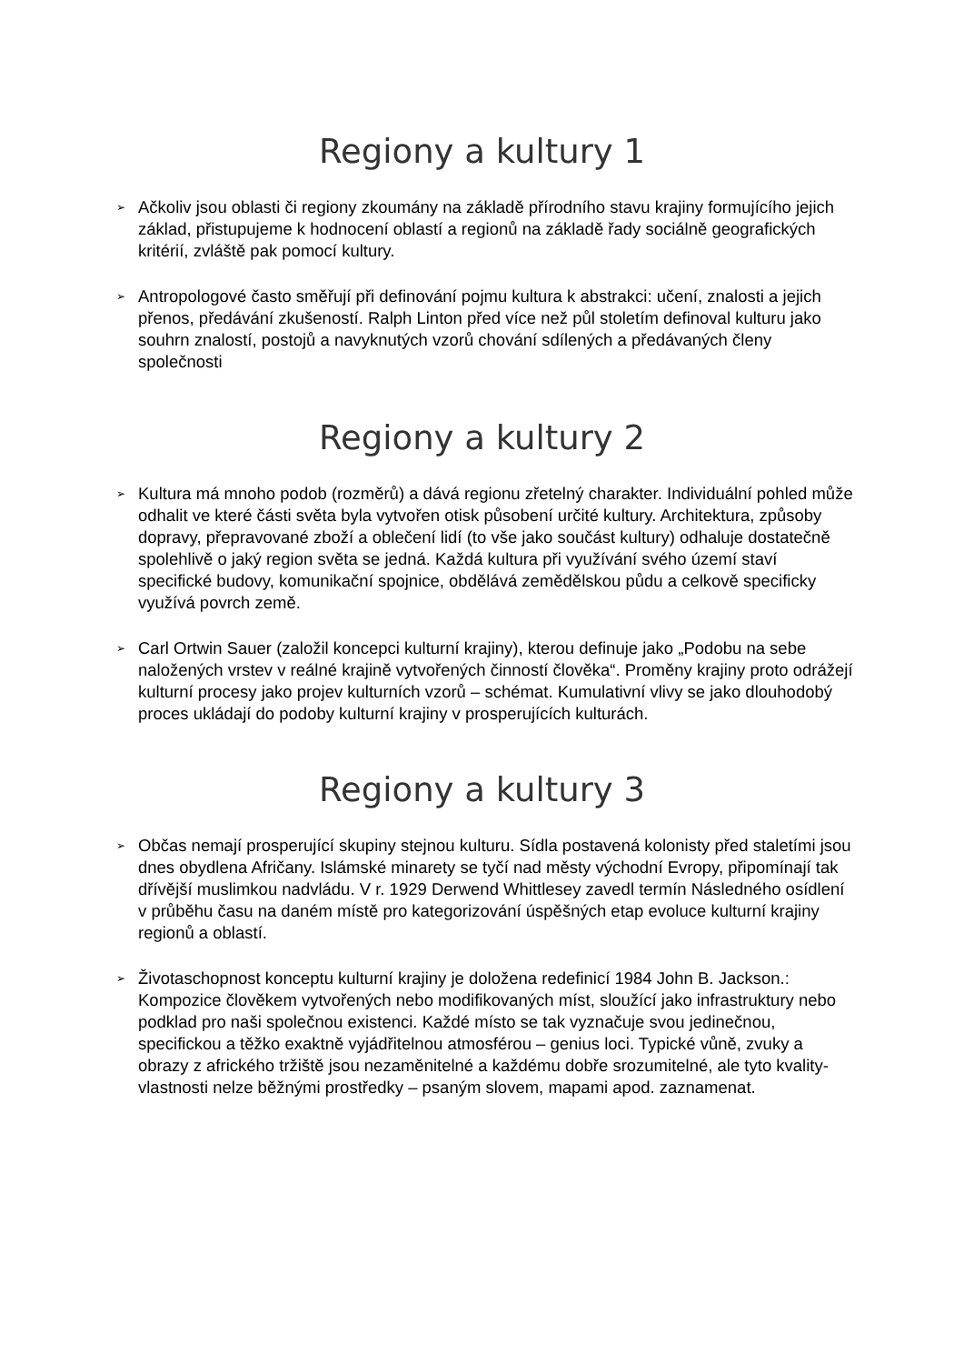Regiony a kultury 1
➢ Ačkoliv jsou oblasti či regiony zkoumány na základě přírodního stavu krajiny formujícího jejich základ, přistupujeme k hodnocení oblastí a regionů na základě řady sociálně geografických kritérií, zvláště pak pomocí kultury.
➢ Antropologové často směřují při definování pojmu kultura k abstrakci: učení, znalosti a jejich přenos, předávání zkušeností. Ralph Linton před více než půl stoletím definoval kulturu jako souhrn znalostí, postojů a navyknutých vzorů chování sdílených a předávaných členy společnosti
Regiony a kultury 2
➢ Kultura má mnoho podob (rozměrů) a dává regionu zřetelný charakter. Individuální pohled může odhalit ve které části světa byla vytvořen otisk působení určité kultury. Architektura, způsoby dopravy, přepravované zboží a oblečení lidí (to vše jako součást kultury) odhaluje dostatečně spolehlivě o jaký region světa se jedná. Každá kultura při využívání svého území staví specifické budovy, komunikační spojnice, obdělává zemědělskou půdu a celkově specificky využívá povrch země.
➢ Carl Ortwin Sauer (založil koncepci kulturní krajiny), kterou definuje jako „Podobu na sebe naložených vrstev v reálné krajině vytvořených činností člověka“. Proměny krajiny proto odrážejí kulturní procesy jako projev kulturních vzorů – schémat. Kumulativní vlivy se jako dlouhodobý proces ukládají do podoby kulturní krajiny v prosperujících kulturách.
Regiony a kultury 3
➢ Občas nemají prosperující skupiny stejnou kulturu. Sídla postavená kolonisty před staletími jsou dnes obydlena Afričany. Islámské minarety se tyčí nad městy východní Evropy, připomínají tak dřívější muslimkou nadvládu. V r. 1929 Derwend Whittlesey zavedl termín Následného osídlení v průběhu času na daném místě pro kategorizování úspěšných etap evoluce kulturní krajiny regionů a oblastí.
➢ Životaschopnost konceptu kulturní krajiny je doložena redefinicí 1984 John B. Jackson.: Kompozice člověkem vytvořených nebo modifikovaných míst, sloužící jako infrastruktury nebo podklad pro naši společnou existenci. Každé místo se tak vyznačuje svou jedinečnou, specifickou a těžko exaktně vyjádřitelnou atmosférou – genius loci. Typické vůně, zvuky a obrazy z afrického tržiště jsou nezaměnitelné a každému dobře srozumitelné, ale tyto kvality-vlastnosti nelze běžnými prostředky – psaným slovem, mapami apod. zaznamenat.